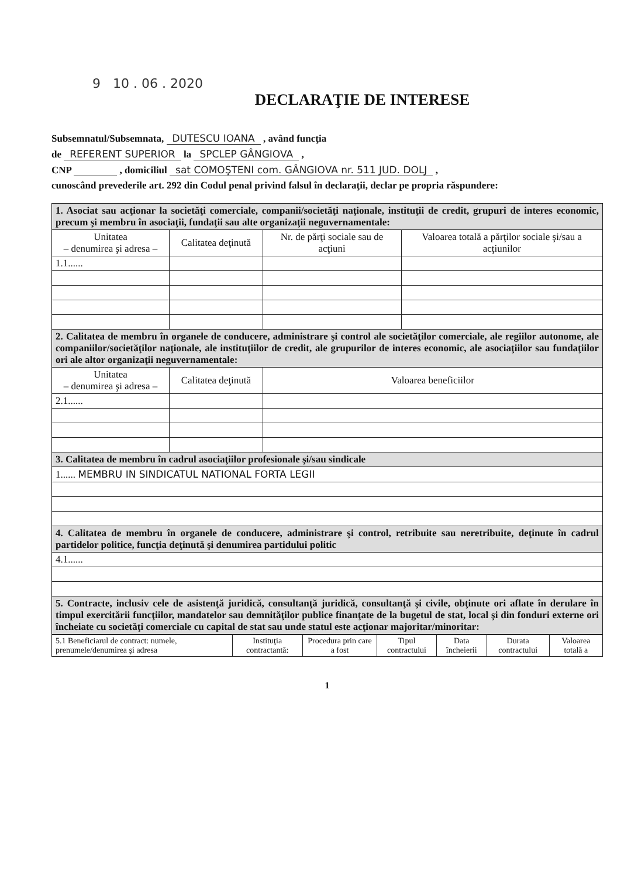9 10 . 06 . 2020
DECLARAŢIE DE INTERESE
Subsemnatul/Subsemnata, DUTESCU IOANA , având funcţia
de REFERENT SUPERIOR la SPCLEP GÂNGIOVA ,
CNP , domiciliul sat COMOŞTENI com. GÂNGIOVA nr. 511 JUD. DOLJ ,
cunoscând prevederile art. 292 din Codul penal privind falsul în declaraţii, declar pe propria răspundere:
| 1. Asociat sau acţionar la societăţi comerciale, companii/societăţi naţionale, instituţii de credit, grupuri de interes economic, precum şi membru în asociaţii, fundaţii sau alte organizaţii neguvernamentale: | | | |
| Unitatea – denumirea şi adresa – | Calitatea deţinută | Nr. de părţi sociale sau de acţiuni | Valoarea totală a părţilor sociale şi/sau a acţiunilor |
| 1.1...... | | | |
| 2. Calitatea de membru în organele de conducere, administrare şi control ale societăţilor comerciale, ale regiilor autonome, ale companiilor/societăţilor naţionale, ale instituţiilor de credit, ale grupurilor de interes economic, ale asociaţiilor sau fundaţiilor ori ale altor organizaţii neguvernamentale: | | | |
| Unitatea – denumirea şi adresa – | Calitatea deţinută | Valoarea beneficiilor | |
| 2.1...... | | | |
| 3. Calitatea de membru în cadrul asociaţiilor profesionale şi/sau sindicale | | | |
| 1...... MEMBRU IN SINDICATUL NATIONAL FORTA LEGII | | | |
| 4. Calitatea de membru în organele de conducere, administrare şi control, retribuite sau neretribuite, deţinute în cadrul partidelor politice, funcţia deţinută şi denumirea partidului politic | | | |
| 4.1...... | | | |
| 5. Contracte, inclusiv cele de asistenţă juridică, consultanţă juridică, consultanţă şi civile, obţinute ori aflate în derulare în timpul exercitării funcţiilor, mandatelor sau demnităţilor publice finanţate de la bugetul de stat, local şi din fonduri externe ori încheiate cu societăţi comerciale cu capital de stat sau unde statul este acţionar majoritar/minoritar: | | | |
| 5.1 Beneficiarul de contract: numele, prenumele/denumirea şi adresa | Instituţia contractantă: | Procedura prin care a fost | Tipul contractului | Data încheierii | Durata contractului | Valoarea totală a |
| --- | --- | --- | --- | --- | --- | --- |
1